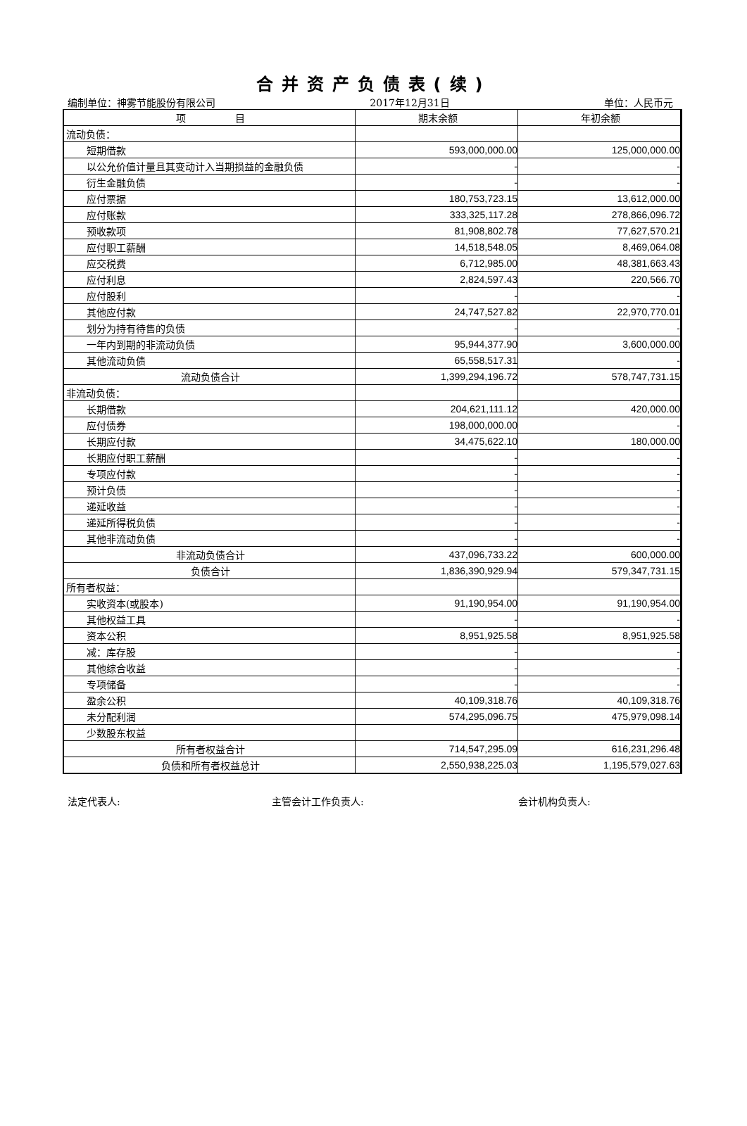合并资产负债表(续)
编制单位：神雾节能股份有限公司 2017年12月31日 单位：人民币元
| 项 目 | 期末余额 | 年初余额 |
| --- | --- | --- |
| 流动负债： | | |
| 短期借款 | 593,000,000.00 | 125,000,000.00 |
| 以公允价值计量且其变动计入当期损益的金融负债 | - | - |
| 衍生金融负债 | - | - |
| 应付票据 | 180,753,723.15 | 13,612,000.00 |
| 应付账款 | 333,325,117.28 | 278,866,096.72 |
| 预收款项 | 81,908,802.78 | 77,627,570.21 |
| 应付职工薪酬 | 14,518,548.05 | 8,469,064.08 |
| 应交税费 | 6,712,985.00 | 48,381,663.43 |
| 应付利息 | 2,824,597.43 | 220,566.70 |
| 应付股利 | - | - |
| 其他应付款 | 24,747,527.82 | 22,970,770.01 |
| 划分为持有待售的负债 | - | - |
| 一年内到期的非流动负债 | 95,944,377.90 | 3,600,000.00 |
| 其他流动负债 | 65,558,517.31 | - |
| 流动负债合计 | 1,399,294,196.72 | 578,747,731.15 |
| 非流动负债： | | |
| 长期借款 | 204,621,111.12 | 420,000.00 |
| 应付债券 | 198,000,000.00 | - |
| 长期应付款 | 34,475,622.10 | 180,000.00 |
| 长期应付职工薪酬 | - | - |
| 专项应付款 | - | - |
| 预计负债 | - | - |
| 递延收益 | - | - |
| 递延所得税负债 | - | - |
| 其他非流动负债 | - | - |
| 非流动负债合计 | 437,096,733.22 | 600,000.00 |
| 负债合计 | 1,836,390,929.94 | 579,347,731.15 |
| 所有者权益： | | |
| 实收资本(或股本) | 91,190,954.00 | 91,190,954.00 |
| 其他权益工具 | - | - |
| 资本公积 | 8,951,925.58 | 8,951,925.58 |
| 减：库存股 | - | - |
| 其他综合收益 | - | - |
| 专项储备 | - | - |
| 盈余公积 | 40,109,318.76 | 40,109,318.76 |
| 未分配利润 | 574,295,096.75 | 475,979,098.14 |
| 少数股东权益 | | |
| 所有者权益合计 | 714,547,295.09 | 616,231,296.48 |
| 负债和所有者权益总计 | 2,550,938,225.03 | 1,195,579,027.63 |
法定代表人: 主管会计工作负责人: 会计机构负责人: